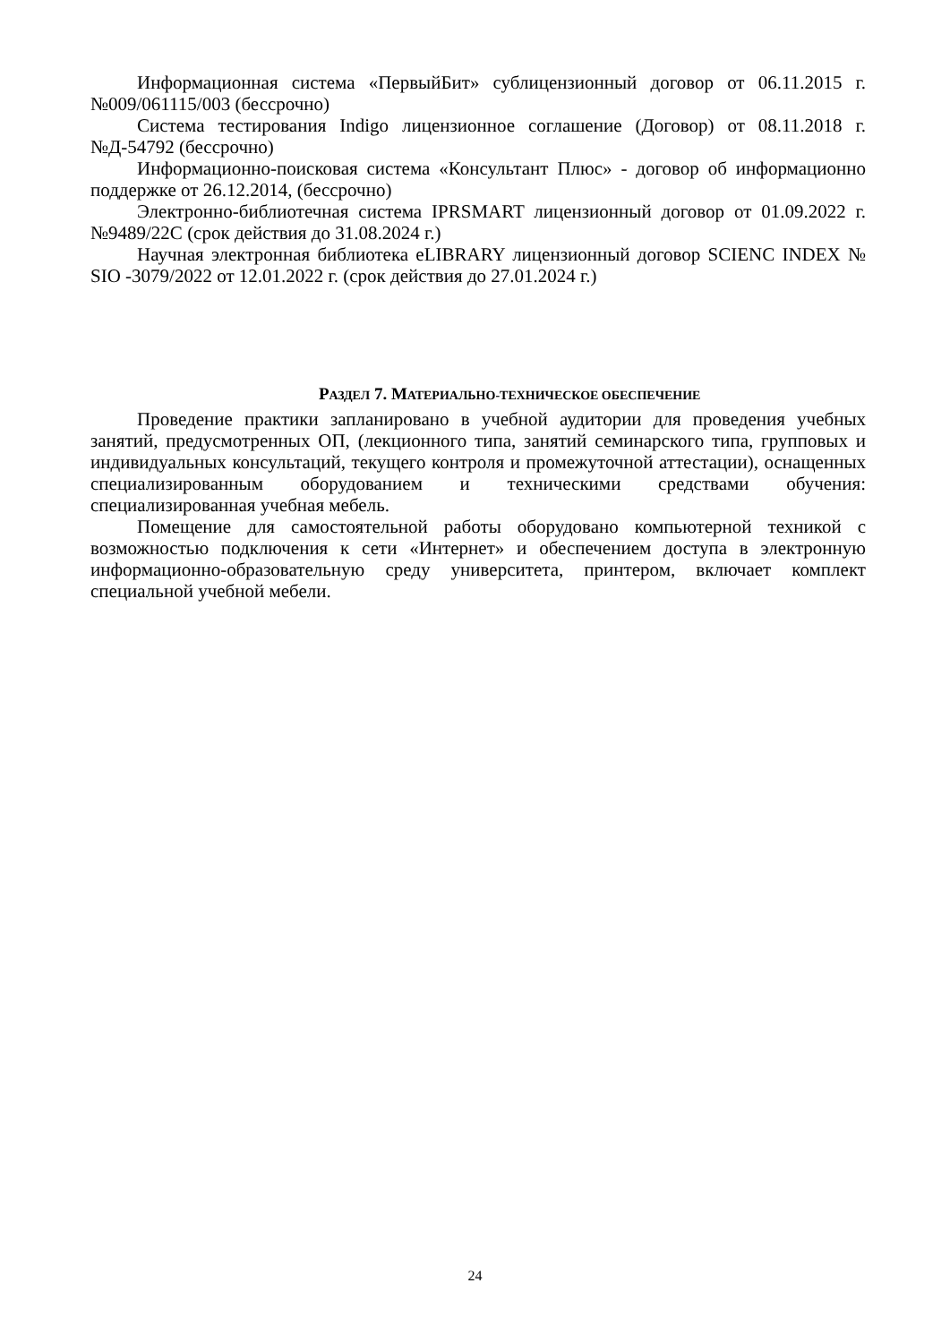Информационная система «ПервыйБит» сублицензионный договор от 06.11.2015 г. №009/061115/003 (бессрочно)
Система тестирования Indigo лицензионное соглашение (Договор) от 08.11.2018 г. №Д-54792 (бессрочно)
Информационно-поисковая система «Консультант Плюс» - договор об информационно поддержке от 26.12.2014, (бессрочно)
Электронно-библиотечная система IPRSMART лицензионный договор от 01.09.2022 г. №9489/22С (срок действия до 31.08.2024 г.)
Научная электронная библиотека eLIBRARY лицензионный договор SCIENC INDEX № SIO -3079/2022 от 12.01.2022 г. (срок действия до 27.01.2024 г.)
РАЗДЕЛ 7. МАТЕРИАЛЬНО-ТЕХНИЧЕСКОЕ ОБЕСПЕЧЕНИЕ
Проведение практики запланировано в учебной аудитории для проведения учебных занятий, предусмотренных ОП, (лекционного типа, занятий семинарского типа, групповых и индивидуальных консультаций, текущего контроля и промежуточной аттестации), оснащенных специализированным оборудованием и техническими средствами обучения: специализированная учебная мебель.
Помещение для самостоятельной работы оборудовано компьютерной техникой с возможностью подключения к сети «Интернет» и обеспечением доступа в электронную информационно-образовательную среду университета, принтером, включает комплект специальной учебной мебели.
24